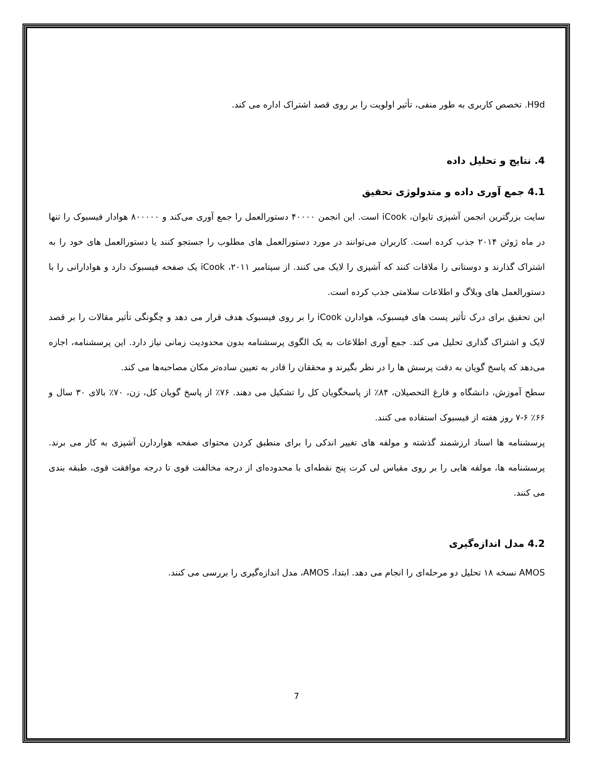H9d. تخصص کاربری به طور منفی، تأثیر اولویت را بر روی قصد اشتراک اداره می کند.
4. نتایج و تحلیل داده
4.1 جمع آوری داده و متدولوژی تحقیق
سایت بزرگترین انجمن آشپزی تایوان، iCook است. این انجمن ۴۰۰۰۰ دستورالعمل را جمع آوری می‌کند و ۸۰۰۰۰۰ هوادار فیسبوک را تنها در ماه ژوئن ۲۰۱۴ جذب کرده است. کاربران می‌توانند در مورد دستورالعمل های مطلوب را جستجو کنند یا دستورالعمل های خود را به اشتراک گذارند و دوستانی را ملاقات کنند که آشپزی را لایک می کنند. از سپتامبر ۲۰۱۱، iCook یک صفحه فیسبوک دارد و هوادارانی را با دستورالعمل های وبلاگ و اطلاعات سلامتی جذب کرده است.
این تحقیق برای درک تأثیر پست های فیسبوک، هوادارن iCook را بر روی فیسبوک هدف قرار می دهد و چگونگی تأثیر مقالات را بر قصد لایک و اشتراک گذاری تحلیل می کند. جمع آوری اطلاعات به یک الگوی پرسشنامه بدون محدودیت زمانی نیاز دارد. این پرسشنامه، اجازه می‌دهد که پاسخ گویان به دقت پرسش ها را در نظر بگیرند و محققان را قادر به تعیین ساده‌تر مکان مصاحبه‌ها می کند.
سطح آموزش، دانشگاه و فارغ التحصیلان، ۸۴٪ از پاسخگویان کل را تشکیل می دهند. ۷۶٪ از پاسخ گویان کل، زن، ۷۰٪ بالای ۳۰ سال و ۶۶٪ ۶-۷ روز هفته از فیسبوک استفاده می کنند.
پرسشنامه ها اسناد ارزشمند گذشته و مولفه های تغییر اندکی را برای منطبق کردن محتوای صفحه هواردارن آشپزی به کار می برند. پرسشنامه ها، مولفه هایی را بر روی مقیاس لی کرت پنج نقطه‌ای با محدوده‌ای از درجه مخالفت قوی تا درجه موافقت قوی، طبقه بندی می کنند.
4.2 مدل اندازه‌گیری
AMOS نسخه ۱۸ تحلیل دو مرحله‌ای را انجام می دهد. ابتدا، AMOS، مدل اندازه‌گیری را بررسی می کنند.
7